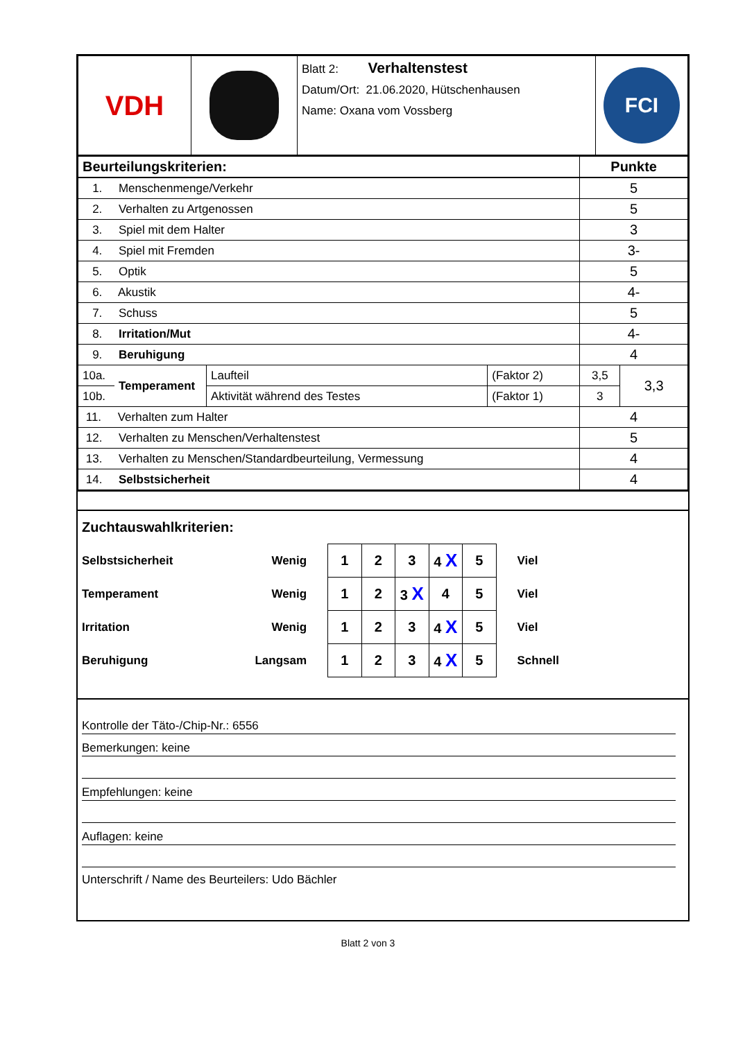| VDH | | Blatt 2: Verhaltenstest Datum/Ort: 21.06.2020, Hütschenhausen Name: Oxana vom Vossberg | FCI |
| Beurteilungskriterien: | | | | Punkte | |
| 1. Menschenmenge/Verkehr | | | | 5 | |
| 2. Verhalten zu Artgenossen | | | | 5 | |
| 3. Spiel mit dem Halter | | | | 3 | |
| 4. Spiel mit Fremden | | | | 3- | |
| 5. Optik | | | | 5 | |
| 6. Akustik | | | | 4- | |
| 7. Schuss | | | | 5 | |
| 8. Irritation/Mut | | | | 4- | |
| 9. Beruhigung | | | | 4 | |
| 10a. | Temperament | Laufteil | (Faktor 2) | 3,5 | 3,3 |
| 10b. | | Aktivität während des Testes | (Faktor 1) | 3 | |
| 11. Verhalten zum Halter | | | | 4 | |
| 12. Verhalten zu Menschen/Verhaltenstest | | | | 5 | |
| 13. Verhalten zu Menschen/Standardbeurteilung, Vermessung | | | | 4 | |
| 14. Selbstsicherheit | | | | 4 | |
Zuchtauswahlkriterien:
| Selbstsicherheit | Wenig | 1 | 2 | 3 | 4 X | 5 | Viel |
| Temperament | Wenig | 1 | 2 | 3 X | 4 | 5 | Viel |
| Irritation | Wenig | 1 | 2 | 3 | 4 X | 5 | Viel |
| Beruhigung | Langsam | 1 | 2 | 3 | 4 X | 5 | Schnell |
Kontrolle der Täto-/Chip-Nr.: 6556
Bemerkungen: keine
Empfehlungen: keine
Auflagen: keine
Unterschrift / Name des Beurteilers: Udo Bächler
Blatt 2 von 3